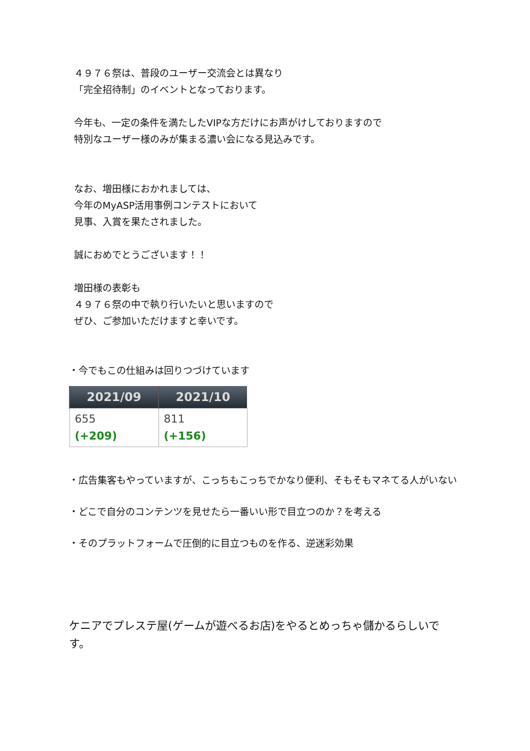４９７６祭は、普段のユーザー交流会とは異なり
「完全招待制」のイベントとなっております。
今年も、一定の条件を満たしたVIPな方だけにお声がけしておりますので
特別なユーザー様のみが集まる濃い会になる見込みです。
なお、増田様におかれましては、
今年のMyASP活用事例コンテストにおいて
見事、入賞を果たされました。
誠におめでとうございます！！
増田様の表彰も
４９７６祭の中で執り行いたいと思いますので
ぜひ、ご参加いただけますと幸いです。
・今でもこの仕組みは回りつづけています
| 2021/09 | 2021/10 |
| --- | --- |
| 655 (+209) | 811 (+156) |
・広告集客もやっていますが、こっちもこっちでかなり便利、そもそもマネてる人がいない
・どこで自分のコンテンツを見せたら一番いい形で目立つのか？を考える
・そのプラットフォームで圧倒的に目立つものを作る、逆迷彩効果
ケニアでプレステ屋(ゲームが遊べるお店)をやるとめっちゃ儲かるらしいです。